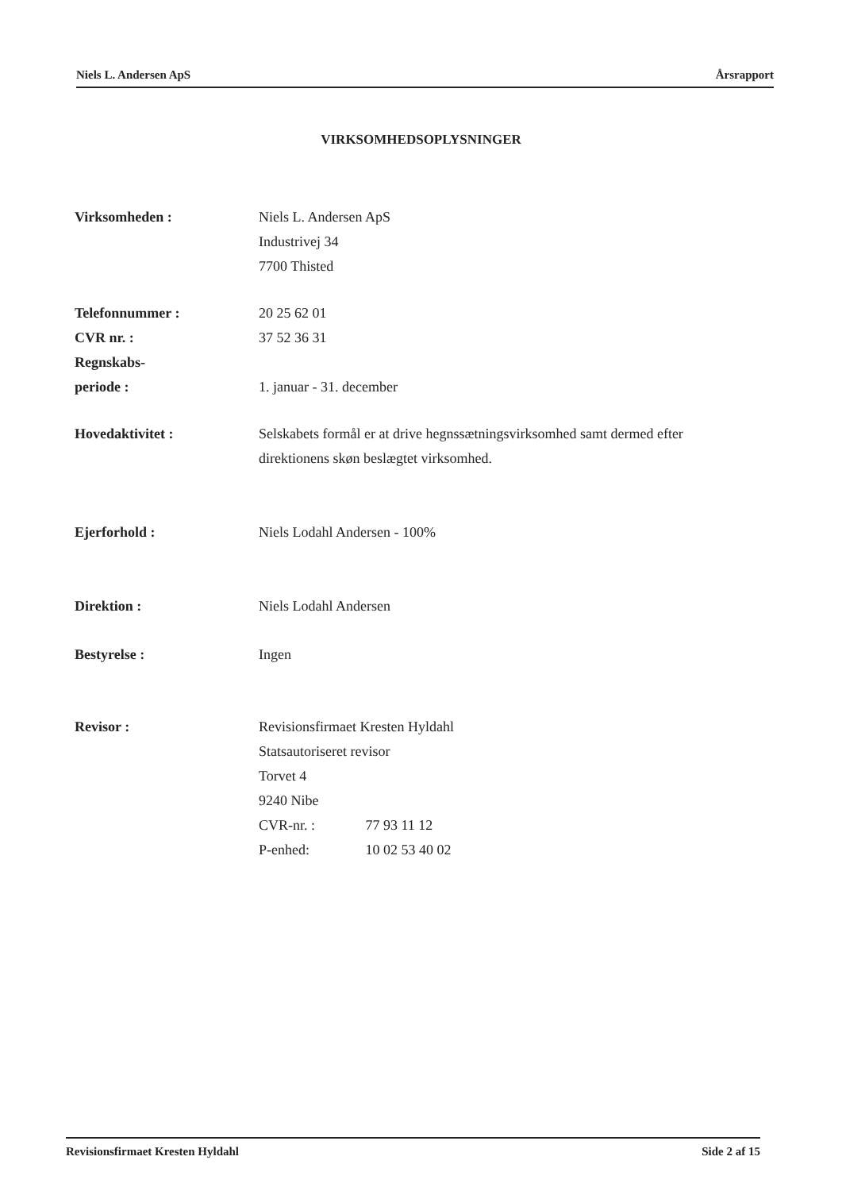Niels L. Andersen ApS Årsrapport
VIRKSOMHEDSOPLYSNINGER
Virksomheden : Niels L. Andersen ApS
Industrivej 34
7700 Thisted
Telefonnummer : 20 25 62 01
CVR nr. : 37 52 36 31
Regnskabs-
periode :
1. januar - 31. december
Hovedaktivitet : Selskabets formål er at drive hegnssætningsvirksomhed samt dermed efter direktionens skøn beslægtet virksomhed.
Ejerforhold : Niels Lodahl Andersen - 100%
Direktion : Niels Lodahl Andersen
Bestyrelse : Ingen
Revisor : Revisionsfirmaet Kresten Hyldahl
Statsautoriseret revisor
Torvet 4
9240 Nibe
CVR-nr. : 77 93 11 12
P-enhed: 10 02 53 40 02
Revisionsfirmaet Kresten Hyldahl Side 2 af 15